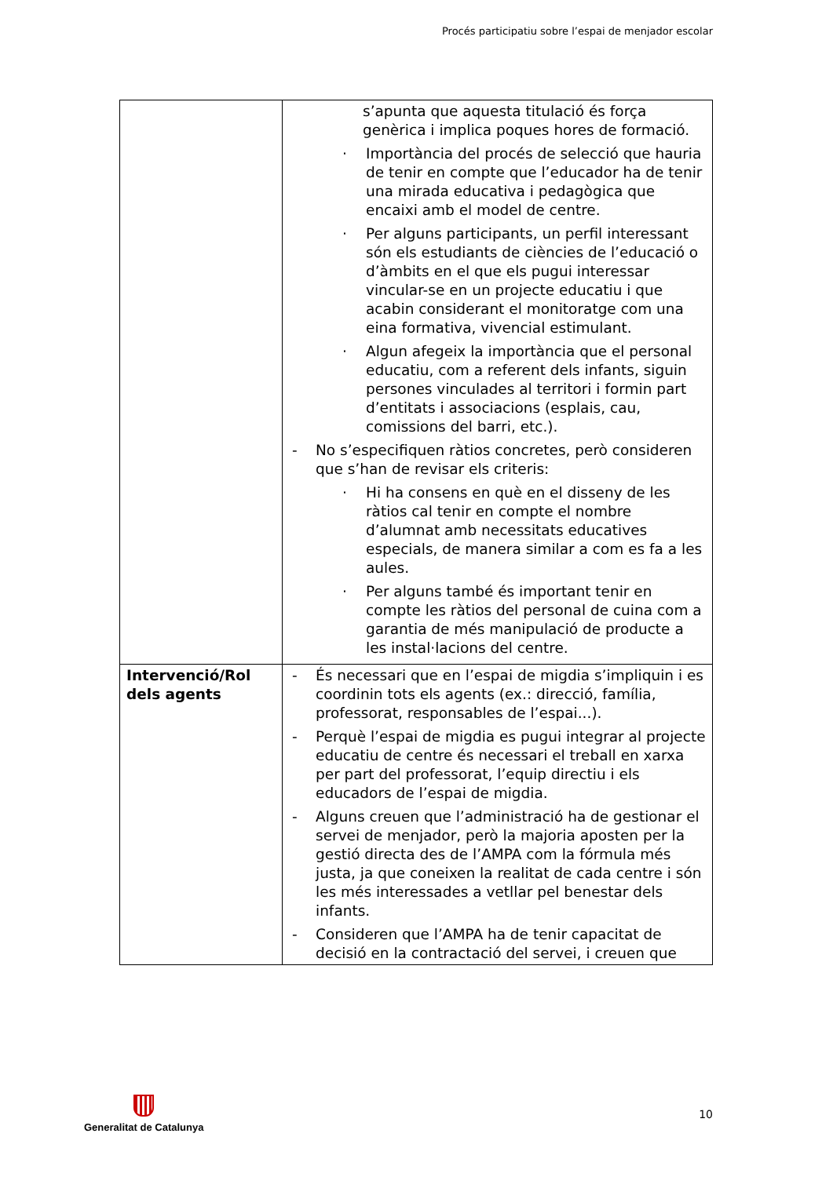Procés participatiu sobre l’espai de menjador escolar
| | s’apunta que aquesta titulació és força genèrica i implica poques hores de formació. · Importància del procés de selecció que hauria de tenir en compte que l’educador ha de tenir una mirada educativa i pedagògica que encaixi amb el model de centre. · Per alguns participants, un perfil interessant són els estudiants de ciències de l’educació o d’àmbits en el que els pugui interessar vincular-se en un projecte educatiu i que acabin considerant el monitoratge com una eina formativa, vivencial estimulant. · Algun afegeix la importància que el personal educatiu, com a referent dels infants, siguin persones vinculades al territori i formin part d’entitats i associacions (esplais, cau, comissions del barri, etc.). - No s’especifiquen ràtios concretes, però consideren que s’han de revisar els criteris: · Hi ha consens en què en el disseny de les ràtios cal tenir en compte el nombre d’alumnat amb necessitats educatives especials, de manera similar a com es fa a les aules. · Per alguns també és important tenir en compte les ràtios del personal de cuina com a garantia de més manipulació de producte a les instal·lacions del centre. |
| Intervenció/Rol dels agents | - És necessari que en l’espai de migdia s’impliquin i es coordinin tots els agents (ex.: direcció, família, professorat, responsables de l’espai...). - Perquè l’espai de migdia es pugui integrar al projecte educatiu de centre és necessari el treball en xarxa per part del professorat, l’equip directiu i els educadors de l’espai de migdia. - Alguns creuen que l’administració ha de gestionar el servei de menjador, però la majoria aposten per la gestió directa des de l’AMPA com la fórmula més justa, ja que coneixen la realitat de cada centre i són les més interessades a vetllar pel benestar dels infants. - Consideren que l’AMPA ha de tenir capacitat de decisió en la contractació del servei, i creuen que |
10
Generalitat de Catalunya